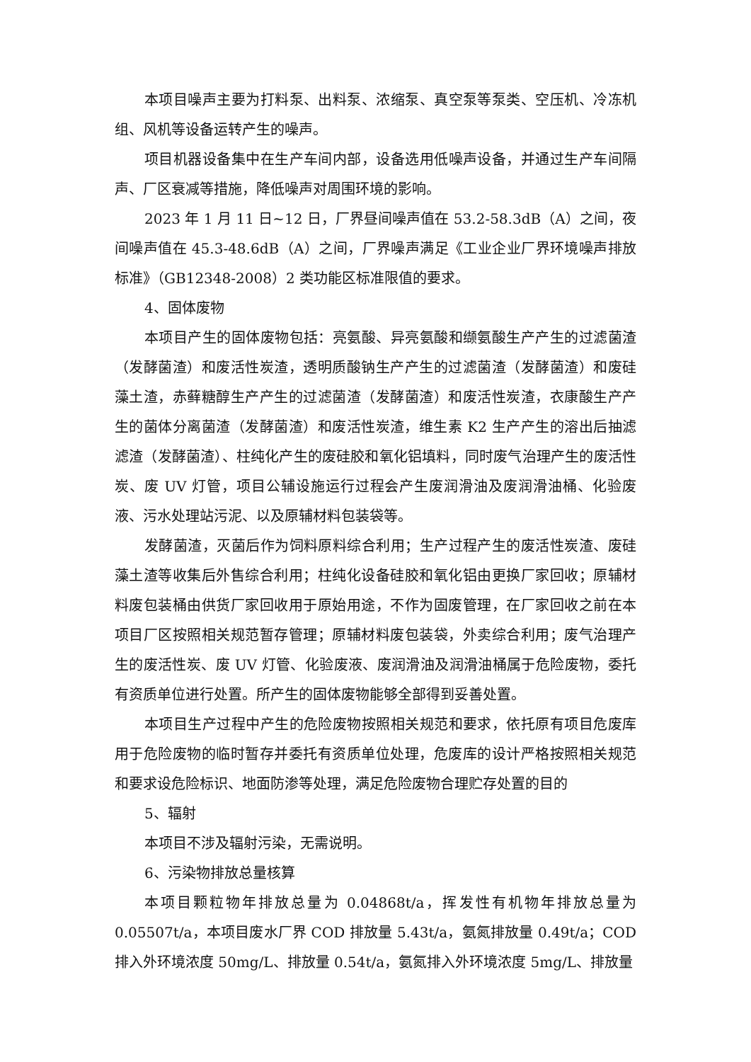本项目噪声主要为打料泵、出料泵、浓缩泵、真空泵等泵类、空压机、冷冻机组、风机等设备运转产生的噪声。
项目机器设备集中在生产车间内部，设备选用低噪声设备，并通过生产车间隔声、厂区衰减等措施，降低噪声对周围环境的影响。
2023 年 1 月 11 日~12 日，厂界昼间噪声值在 53.2-58.3dB（A）之间，夜间噪声值在 45.3-48.6dB（A）之间，厂界噪声满足《工业企业厂界环境噪声排放标准》（GB12348-2008）2 类功能区标准限值的要求。
4、固体废物
本项目产生的固体废物包括：亮氨酸、异亮氨酸和缬氨酸生产产生的过滤菌渣（发酵菌渣）和废活性炭渣，透明质酸钠生产产生的过滤菌渣（发酵菌渣）和废硅藻土渣，赤藓糖醇生产产生的过滤菌渣（发酵菌渣）和废活性炭渣，衣康酸生产产生的菌体分离菌渣（发酵菌渣）和废活性炭渣，维生素 K2 生产产生的溶出后抽滤滤渣（发酵菌渣）、柱纯化产生的废硅胶和氧化铝填料，同时废气治理产生的废活性炭、废 UV 灯管，项目公辅设施运行过程会产生废润滑油及废润滑油桶、化验废液、污水处理站污泥、以及原辅材料包装袋等。
发酵菌渣，灭菌后作为饲料原料综合利用；生产过程产生的废活性炭渣、废硅藻土渣等收集后外售综合利用；柱纯化设备硅胶和氧化铝由更换厂家回收；原辅材料废包装桶由供货厂家回收用于原始用途，不作为固废管理，在厂家回收之前在本项目厂区按照相关规范暂存管理；原辅材料废包装袋，外卖综合利用；废气治理产生的废活性炭、废 UV 灯管、化验废液、废润滑油及润滑油桶属于危险废物，委托有资质单位进行处置。所产生的固体废物能够全部得到妥善处置。
本项目生产过程中产生的危险废物按照相关规范和要求，依托原有项目危废库用于危险废物的临时暂存并委托有资质单位处理，危废库的设计严格按照相关规范和要求设危险标识、地面防渗等处理，满足危险废物合理贮存处置的目的
5、辐射
本项目不涉及辐射污染，无需说明。
6、污染物排放总量核算
本项目颗粒物年排放总量为 0.04868t/a，挥发性有机物年排放总量为 0.05507t/a，本项目废水厂界 COD 排放量 5.43t/a，氨氮排放量 0.49t/a；COD 排入外环境浓度 50mg/L、排放量 0.54t/a，氨氮排入外环境浓度 5mg/L、排放量